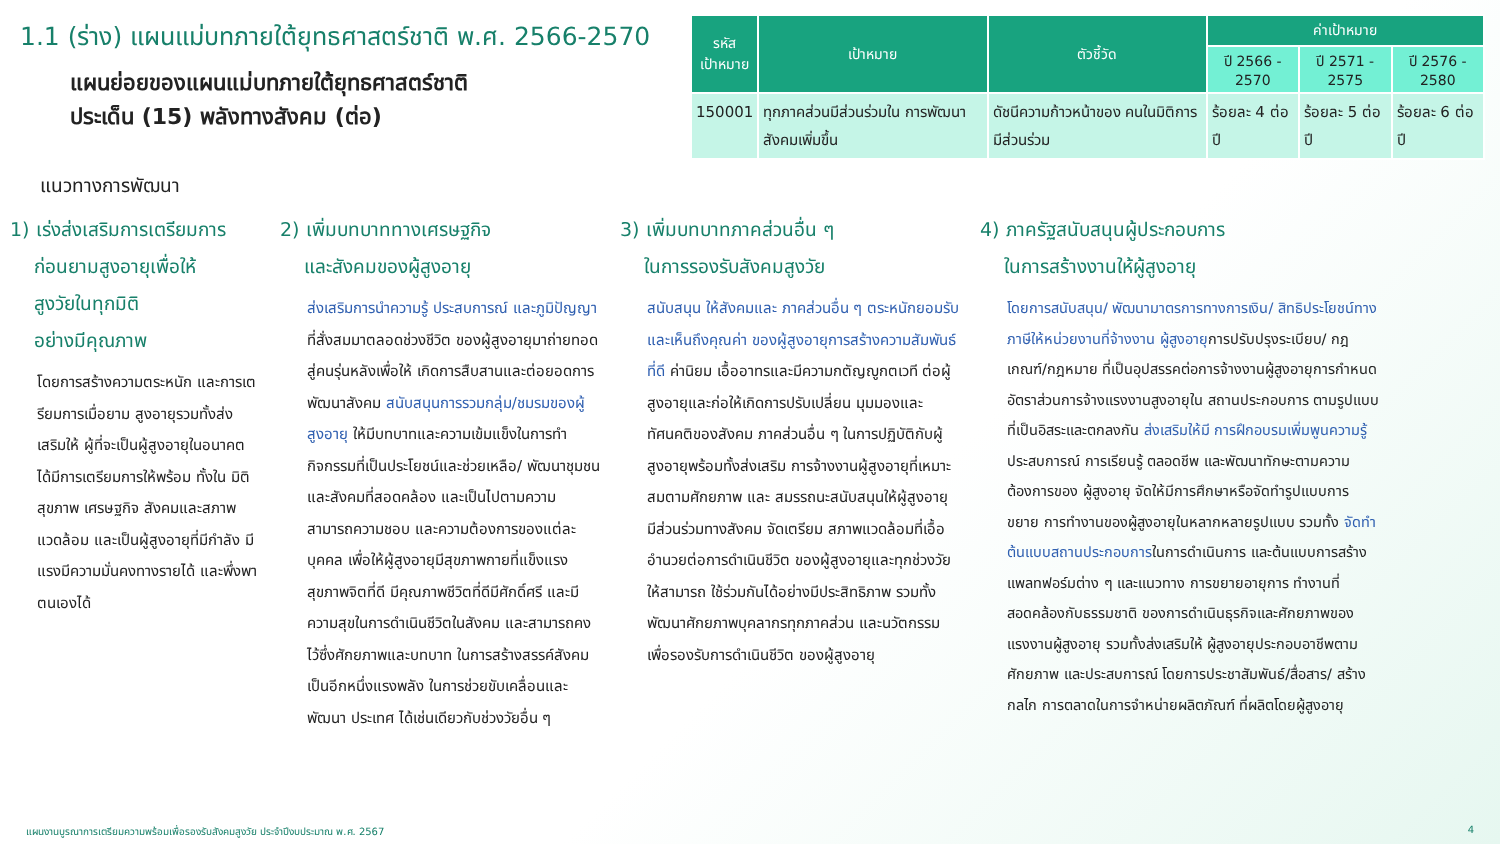1.1 (ร่าง) แผนแม่บทภายใต้ยุทธศาสตร์ชาติ พ.ศ. 2566-2570
แผนย่อยของแผนแม่บทภายใต้ยุทธศาสตร์ชาติ
ประเด็น (15) พลังทางสังคม (ต่อ)
| รหัส เป้าหมาย | เป้าหมาย | ตัวชี้วัด | ค่าเป้าหมาย | | |
| --- | --- | --- | --- | --- | --- |
| | | | ปี 2566 - 2570 | ปี 2571 - 2575 | ปี 2576 - 2580 |
| 150001 | ทุกภาคส่วนมีส่วนร่วมใน การพัฒนาสังคมเพิ่มขึ้น | ดัชนีความก้าวหน้าของ คนในมิติการมีส่วนร่วม | ร้อยละ 4 ต่อปี | ร้อยละ 5 ต่อปี | ร้อยละ 6 ต่อปี |
แนวทางการพัฒนา
1) เร่งส่งเสริมการเตรียมการ
ก่อนยามสูงอายุเพื่อให้
สูงวัยในทุกมิติ
อย่างมีคุณภาพ
โดยการสร้างความตระหนัก และการเตรียมการเมื่อยาม สูงอายุรวมทั้งส่งเสริมให้ ผู้ที่จะเป็นผู้สูงอายุในอนาคต ได้มีการเตรียมการให้พร้อม ทั้งใน มิติสุขภาพ เศรษฐกิจ สังคมและสภาพแวดล้อม และเป็นผู้สูงอายุที่มีกำลัง มีแรงมีความมั่นคงทางรายได้ และพึ่งพาตนเองได้
2) เพิ่มบทบาททางเศรษฐกิจ
และสังคมของผู้สูงอายุ
ส่งเสริมการนำความรู้ ประสบการณ์ และภูมิปัญญาที่สั่งสมมาตลอดช่วงชีวิต ของผู้สูงอายุมาถ่ายทอดสู่คนรุ่นหลังเพื่อให้ เกิดการสืบสานและต่อยอดการพัฒนาสังคม สนับสนุนการรวมกลุ่ม/ชมรมของผู้สูงอายุ ให้มีบทบาทและความเข้มแข็งในการทำ กิจกรรมที่เป็นประโยชน์และช่วยเหลือ/ พัฒนาชุมชนและสังคมที่สอดคล้อง และเป็นไปตามความสามารถความชอบ และความต้องการของแต่ละบุคคล เพื่อให้ผู้สูงอายุมีสุขภาพกายที่แข็งแรง สุขภาพจิตที่ดี มีคุณภาพชีวิตที่ดีมีศักดิ์ศรี และมีความสุขในการดำเนินชีวิตในสังคม และสามารถคงไว้ซึ่งศักยภาพและบทบาท ในการสร้างสรรค์สังคมเป็นอีกหนึ่งแรงพลัง ในการช่วยขับเคลื่อนและพัฒนา ประเทศ ได้เช่นเดียวกับช่วงวัยอื่น ๆ
3) เพิ่มบทบาทภาคส่วนอื่น ๆ
ในการรองรับสังคมสูงวัย
สนับสนุน ให้สังคมและ ภาคส่วนอื่น ๆ ตระหนักยอมรับและเห็นถึงคุณค่า ของผู้สูงอายุการสร้างความสัมพันธ์ที่ดี ค่านิยม เอื้ออาทรและมีความกตัญญูกตเวที ต่อผู้สูงอายุและก่อให้เกิดการปรับเปลี่ยน มุมมองและทัศนคติของสังคม ภาคส่วนอื่น ๆ ในการปฏิบัติกับผู้สูงอายุพร้อมทั้งส่งเสริม การจ้างงานผู้สูงอายุที่เหมาะสมตามศักยภาพ และ สมรรถนะสนับสนุนให้ผู้สูงอายุ มีส่วนร่วมทางสังคม จัดเตรียม สภาพแวดล้อมที่เอื้ออำนวยต่อการดำเนินชีวิต ของผู้สูงอายุและทุกช่วงวัยให้สามารถ ใช้ร่วมกันได้อย่างมีประสิทธิภาพ รวมทั้งพัฒนาศักยภาพบุคลากรทุกภาคส่วน และนวัตกรรมเพื่อรองรับการดำเนินชีวิต ของผู้สูงอายุ
4) ภาครัฐสนับสนุนผู้ประกอบการ
ในการสร้างงานให้ผู้สูงอายุ
โดยการสนับสนุน/ พัฒนามาตรการทางการเงิน/ สิทธิประโยชน์ทางภาษีให้หน่วยงานที่จ้างงาน ผู้สูงอายุการปรับปรุงระเบียบ/ กฎเกณฑ์/กฎหมาย ที่เป็นอุปสรรคต่อการจ้างงานผู้สูงอายุการกำหนด อัตราส่วนการจ้างแรงงานสูงอายุใน สถานประกอบการ ตามรูปแบบที่เป็นอิสระและตกลงกัน ส่งเสริมให้มี การฝึกอบรมเพิ่มพูนความรู้ ประสบการณ์ การเรียนรู้ ตลอดชีพ และพัฒนาทักษะตามความต้องการของ ผู้สูงอายุ จัดให้มีการศึกษาหรือจัดทำรูปแบบการขยาย การทำงานของผู้สูงอายุในหลากหลายรูปแบบ รวมทั้ง จัดทำต้นแบบสถานประกอบการในการดำเนินการ และต้นแบบการสร้างแพลทฟอร์มต่าง ๆ และแนวทาง การขยายอายุการ ทำงานที่สอดคล้องกับธรรมชาติ ของการดำเนินธุรกิจและศักยภาพของแรงงานผู้สูงอายุ รวมทั้งส่งเสริมให้ ผู้สูงอายุประกอบอาชีพตามศักยภาพ และประสบการณ์ โดยการประชาสัมพันธ์/สื่อสาร/ สร้างกลไก การตลาดในการจำหน่ายผลิตภัณฑ์ ที่ผลิตโดยผู้สูงอายุ
แผนงานบูรณาการเตรียมความพร้อมเพื่อรองรับสังคมสูงวัย ประจำปีงบประมาณ พ.ศ. 2567 4